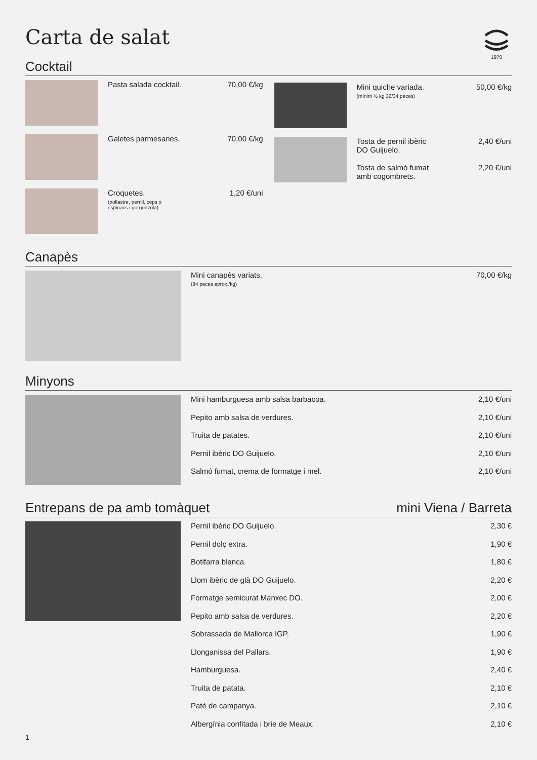Carta de salat
1970
Cocktail
Pasta salada cocktail. 70,00 €/kg
Galetes parmesanes. 70,00 €/kg
Croquetes.
(pollastre, pernil, ceps o
espinacs i gorgonzola)
1,20 €/uni
Mini quiche variada.
(mínim ½ kg 32/34 peces)
50,00 €/kg
Tosta de pernil ibèric
DO Guijuelo.
2,40 €/uni
Tosta de salmó fumat
amb cogombrets.
2,20 €/uni
Canapès
Mini canapès variats.
(84 peces aprox./kg)
70,00 €/kg
Minyons
Mini hamburguesa amb salsa barbacoa.
2,10 €/uni
Pepito amb salsa de verdures. 2,10 €/uni
Truita de patates. 2,10 €/uni
Pernil ibèric DO Guijuelo. 2,10 €/uni
Salmó fumat, crema de formatge i mel.
2,10 €/uni
Entrepans de pa amb tomàquet mini Viena / Barreta
Pernil ibèric DO Guijuelo. 2,30 €
Pernil dolç extra. 1,90 €
Botifarra blanca. 1,80 €
Llom ibèric de glà DO Guijuelo.
2,20 €
Formatge semicurat Manxec DO. 2,00 €
Pepito amb salsa de verdures. 2,20 €
Sobrassada de Mallorca IGP. 1,90 €
Llonganissa del Pallars. 1,90 €
Hamburguesa. 2,40 €
Truita de patata. 2,10 €
Paté de campanya. 2,10 €
Albergínia confitada i brie de Meaux.
2,10 €
1